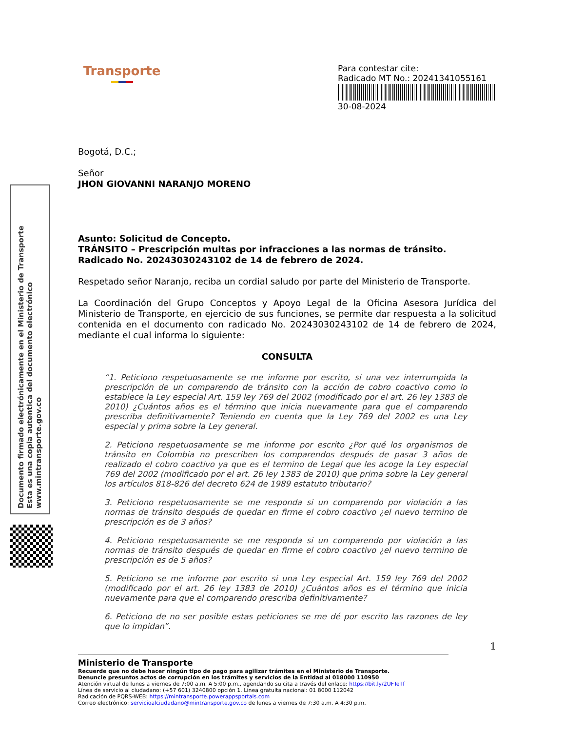Transporte
Para contestar cite:
Radicado MT No.: 20241341055161
30-08-2024
Bogotá, D.C.;
Señor
JHON GIOVANNI NARANJO MORENO
Asunto: Solicitud de Concepto.
TRÁNSITO – Prescripción multas por infracciones a las normas de tránsito.
Radicado No. 20243030243102 de 14 de febrero de 2024.
Respetado señor Naranjo, reciba un cordial saludo por parte del Ministerio de Transporte.
La Coordinación del Grupo Conceptos y Apoyo Legal de la Oficina Asesora Jurídica del Ministerio de Transporte, en ejercicio de sus funciones, se permite dar respuesta a la solicitud contenida en el documento con radicado No. 20243030243102 de 14 de febrero de 2024, mediante el cual informa lo siguiente:
CONSULTA
“1. Peticiono respetuosamente se me informe por escrito, si una vez interrumpida la prescripción de un comparendo de tránsito con la acción de cobro coactivo como lo establece la Ley especial Art. 159 ley 769 del 2002 (modificado por el art. 26 ley 1383 de 2010) ¿Cuántos años es el término que inicia nuevamente para que el comparendo prescriba definitivamente? Teniendo en cuenta que la Ley 769 del 2002 es una Ley especial y prima sobre la Ley general.
2. Peticiono respetuosamente se me informe por escrito ¿Por qué los organismos de tránsito en Colombia no prescriben los comparendos después de pasar 3 años de realizado el cobro coactivo ya que es el termino de Legal que les acoge la Ley especial 769 del 2002 (modificado por el art. 26 ley 1383 de 2010) que prima sobre la Ley general los artículos 818-826 del decreto 624 de 1989 estatuto tributario?
3. Peticiono respetuosamente se me responda si un comparendo por violación a las normas de tránsito después de quedar en firme el cobro coactivo ¿el nuevo termino de prescripción es de 3 años?
4. Peticiono respetuosamente se me responda si un comparendo por violación a las normas de tránsito después de quedar en firme el cobro coactivo ¿el nuevo termino de prescripción es de 5 años?
5. Peticiono se me informe por escrito si una Ley especial Art. 159 ley 769 del 2002 (modificado por el art. 26 ley 1383 de 2010) ¿Cuántos años es el término que inicia nuevamente para que el comparendo prescriba definitivamente?
6. Peticiono de no ser posible estas peticiones se me dé por escrito las razones de ley que lo impidan”.
1
Documento firmado electrónicamente en el Ministerio de Transporte
Esta es una copia autentica del documento electrónico
www.mintransporte.gov.co
Ministerio de Transporte
Recuerde que no debe hacer ningún tipo de pago para agilizar trámites en el Ministerio de Transporte.
Denuncie presuntos actos de corrupción en los trámites y servicios de la Entidad al 018000 110950
Atención virtual de lunes a viernes de 7:00 a.m. A 5:00 p.m., agendando su cita a través del enlace: https://bit.ly/2UFTeTf
Línea de servicio al ciudadano: (+57 601) 3240800 opción 1. Línea gratuita nacional: 01 8000 112042
Radicación de PQRS-WEB: https://mintransporte.powerappsportals.com
Correo electrónico: servicioalciudadano@mintransporte.gov.co de lunes a viernes de 7:30 a.m. A 4:30 p.m.